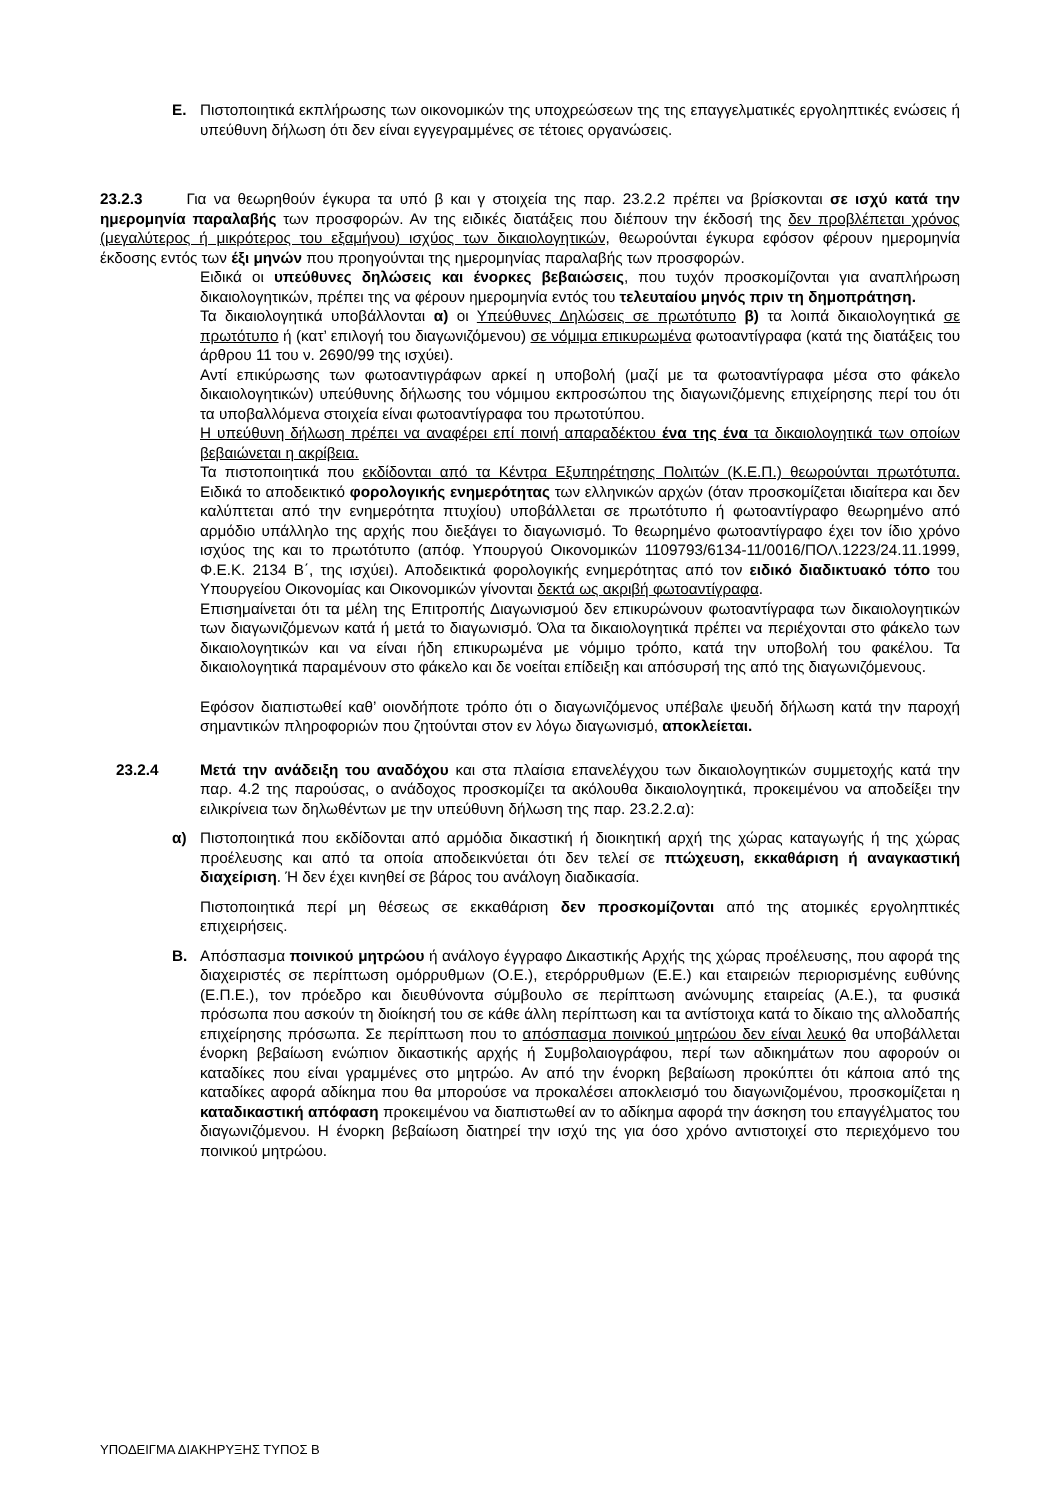Ε. Πιστοποιητικά εκπλήρωσης των οικονομικών της υποχρεώσεων της της επαγγελματικές εργοληπτικές ενώσεις ή υπεύθυνη δήλωση ότι δεν είναι εγγεγραμμένες σε τέτοιες οργανώσεις.
23.2.3 Για να θεωρηθούν έγκυρα τα υπό β και γ στοιχεία της παρ. 23.2.2 πρέπει να βρίσκονται σε ισχύ κατά την ημερομηνία παραλαβής των προσφορών. Αν της ειδικές διατάξεις που διέπουν την έκδοσή της δεν προβλέπεται χρόνος (μεγαλύτερος ή μικρότερος του εξαμήνου) ισχύος των δικαιολογητικών, θεωρούνται έγκυρα εφόσον φέρουν ημερομηνία έκδοσης εντός των έξι μηνών που προηγούνται της ημερομηνίας παραλαβής των προσφορών.
Ειδικά οι υπεύθυνες δηλώσεις και ένορκες βεβαιώσεις, που τυχόν προσκομίζονται για αναπλήρωση δικαιολογητικών, πρέπει της να φέρουν ημερομηνία εντός του τελευταίου μηνός πριν τη δημοπράτηση.
Τα δικαιολογητικά υποβάλλονται α) οι Υπεύθυνες Δηλώσεις σε πρωτότυπο β) τα λοιπά δικαιολογητικά σε πρωτότυπο ή (κατ’ επιλογή του διαγωνιζόμενου) σε νόμιμα επικυρωμένα φωτοαντίγραφα (κατά της διατάξεις του άρθρου 11 του ν. 2690/99 της ισχύει).
Αντί επικύρωσης των φωτοαντιγράφων αρκεί η υποβολή (μαζί με τα φωτοαντίγραφα μέσα στο φάκελο δικαιολογητικών) υπεύθυνης δήλωσης του νόμιμου εκπροσώπου της διαγωνιζόμενης επιχείρησης περί του ότι τα υποβαλλόμενα στοιχεία είναι φωτοαντίγραφα του πρωτοτύπου.
Η υπεύθυνη δήλωση πρέπει να αναφέρει επί ποινή απαραδέκτου ένα της ένα τα δικαιολογητικά των οποίων βεβαιώνεται η ακρίβεια.
Τα πιστοποιητικά που εκδίδονται από τα Κέντρα Εξυπηρέτησης Πολιτών (Κ.Ε.Π.) θεωρούνται πρωτότυπα. Ειδικά το αποδεικτικό φορολογικής ενημερότητας των ελληνικών αρχών (όταν προσκομίζεται ιδιαίτερα και δεν καλύπτεται από την ενημερότητα πτυχίου) υποβάλλεται σε πρωτότυπο ή φωτοαντίγραφο θεωρημένο από αρμόδιο υπάλληλο της αρχής που διεξάγει το διαγωνισμό. Το θεωρημένο φωτοαντίγραφο έχει τον ίδιο χρόνο ισχύος της και το πρωτότυπο (απόφ. Υπουργού Οικονομικών 1109793/6134-11/0016/ΠΟΛ.1223/24.11.1999, Φ.Ε.Κ. 2134 Β΄, της ισχύει). Αποδεικτικά φορολογικής ενημερότητας από τον ειδικό διαδικτυακό τόπο του Υπουργείου Οικονομίας και Οικονομικών γίνονται δεκτά ως ακριβή φωτοαντίγραφα.
Επισημαίνεται ότι τα μέλη της Επιτροπής Διαγωνισμού δεν επικυρώνουν φωτοαντίγραφα των δικαιολογητικών των διαγωνιζόμενων κατά ή μετά το διαγωνισμό. Όλα τα δικαιολογητικά πρέπει να περιέχονται στο φάκελο των δικαιολογητικών και να είναι ήδη επικυρωμένα με νόμιμο τρόπο, κατά την υποβολή του φακέλου. Τα δικαιολογητικά παραμένουν στο φάκελο και δε νοείται επίδειξη και απόσυρσή της από της διαγωνιζόμενους.
Εφόσον διαπιστωθεί καθ’ οιονδήποτε τρόπο ότι ο διαγωνιζόμενος υπέβαλε ψευδή δήλωση κατά την παροχή σημαντικών πληροφοριών που ζητούνται στον εν λόγω διαγωνισμό, αποκλείεται.
23.2.4 Μετά την ανάδειξη του αναδόχου και στα πλαίσια επανελέγχου των δικαιολογητικών συμμετοχής κατά την παρ. 4.2 της παρούσας, ο ανάδοχος προσκομίζει τα ακόλουθα δικαιολογητικά, προκειμένου να αποδείξει την ειλικρίνεια των δηλωθέντων με την υπεύθυνη δήλωση της παρ. 23.2.2.α):
α) Πιστοποιητικά που εκδίδονται από αρμόδια δικαστική ή διοικητική αρχή της χώρας καταγωγής ή της χώρας προέλευσης και από τα οποία αποδεικνύεται ότι δεν τελεί σε πτώχευση, εκκαθάριση ή αναγκαστική διαχείριση. Ή δεν έχει κινηθεί σε βάρος του ανάλογη διαδικασία.
Πιστοποιητικά περί μη θέσεως σε εκκαθάριση δεν προσκομίζονται από της ατομικές εργοληπτικές επιχειρήσεις.
Β. Απόσπασμα ποινικού μητρώου ή ανάλογο έγγραφο Δικαστικής Αρχής της χώρας προέλευσης, που αφορά της διαχειριστές σε περίπτωση ομόρρυθμων (Ο.Ε.), ετερόρρυθμων (Ε.Ε.) και εταιρειών περιορισμένης ευθύνης (Ε.Π.Ε.), τον πρόεδρο και διευθύνοντα σύμβουλο σε περίπτωση ανώνυμης εταιρείας (Α.Ε.), τα φυσικά πρόσωπα που ασκούν τη διοίκησή του σε κάθε άλλη περίπτωση και τα αντίστοιχα κατά το δίκαιο της αλλοδαπής επιχείρησης πρόσωπα. Σε περίπτωση που το απόσπασμα ποινικού μητρώου δεν είναι λευκό θα υποβάλλεται ένορκη βεβαίωση ενώπιον δικαστικής αρχής ή Συμβολαιογράφου, περί των αδικημάτων που αφορούν οι καταδίκες που είναι γραμμένες στο μητρώο. Αν από την ένορκη βεβαίωση προκύπτει ότι κάποια από της καταδίκες αφορά αδίκημα που θα μπορούσε να προκαλέσει αποκλεισμό του διαγωνιζομένου, προσκομίζεται η καταδικαστική απόφαση προκειμένου να διαπιστωθεί αν το αδίκημα αφορά την άσκηση του επαγγέλματος του διαγωνιζόμενου. Η ένορκη βεβαίωση διατηρεί την ισχύ της για όσο χρόνο αντιστοιχεί στο περιεχόμενο του ποινικού μητρώου.
ΥΠΟΔΕΙΓΜΑ ΔΙΑΚΗΡΥΞΗΣ ΤΥΠΟΣ Β